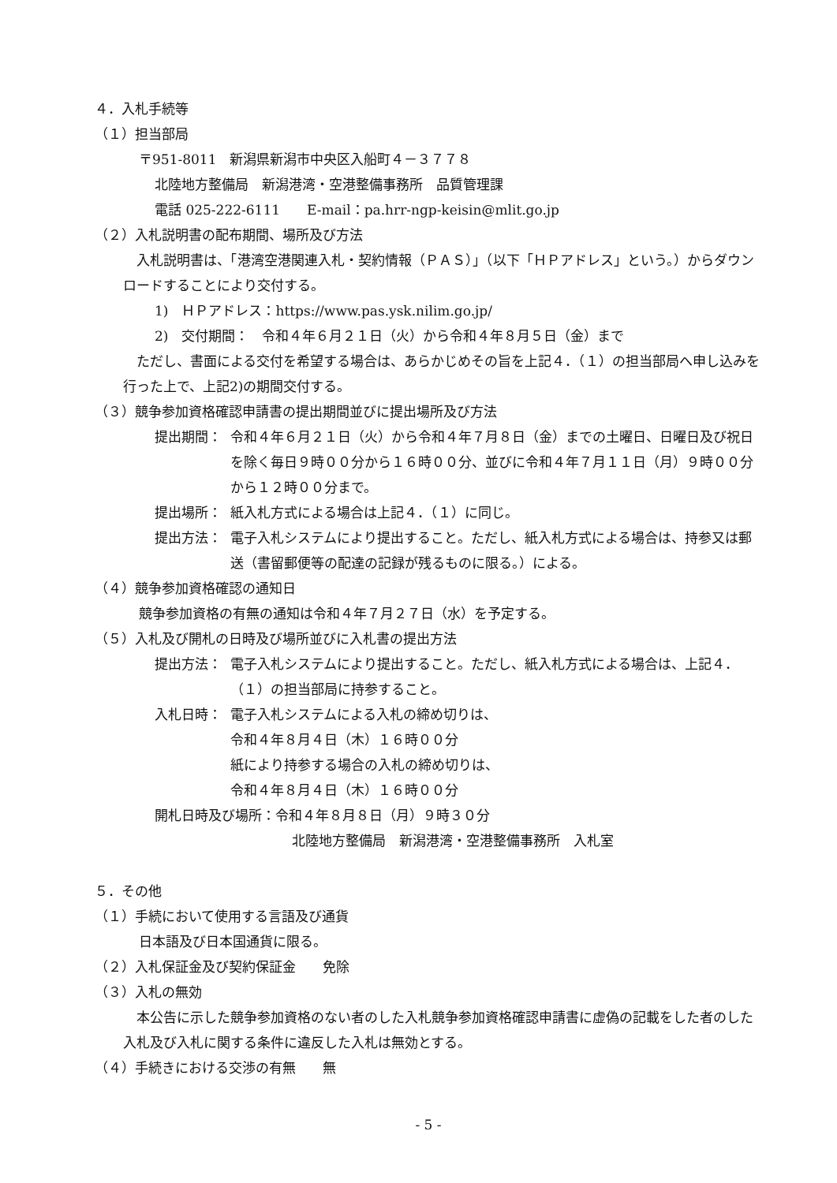４．入札手続等
（１）担当部局
〒951-8011　新潟県新潟市中央区入船町４－３７７８
北陸地方整備局　新潟港湾・空港整備事務所　品質管理課
電話 025-222-6111　　E-mail：pa.hrr-ngp-keisin@mlit.go.jp
（２）入札説明書の配布期間、場所及び方法
　入札説明書は、「港湾空港関連入札・契約情報（ＰＡＳ）」（以下「ＨＰアドレス」という。）からダウンロードすることにより交付する。
1)　ＨＰアドレス：https://www.pas.ysk.nilim.go.jp/
2)　交付期間：　令和４年６月２１日（火）から令和４年８月５日（金）まで
　ただし、書面による交付を希望する場合は、あらかじめその旨を上記４．（１）の担当部局へ申し込みを行った上で、上記2)の期間交付する。
（３）競争参加資格確認申請書の提出期間並びに提出場所及び方法
提出期間： 令和４年６月２１日（火）から令和４年７月８日（金）までの土曜日、日曜日及び祝日を除く毎日９時００分から１６時００分、並びに令和４年７月１１日（月）９時００分から１２時００分まで。
提出場所： 紙入札方式による場合は上記４．（１）に同じ。
提出方法： 電子入札システムにより提出すること。ただし、紙入札方式による場合は、持参又は郵送（書留郵便等の配達の記録が残るものに限る。）による。
（４）競争参加資格確認の通知日
競争参加資格の有無の通知は令和４年７月２７日（水）を予定する。
（５）入札及び開札の日時及び場所並びに入札書の提出方法
提出方法： 電子入札システムにより提出すること。ただし、紙入札方式による場合は、上記４．（１）の担当部局に持参すること。
入札日時： 電子入札システムによる入札の締め切りは、
令和４年８月４日（木）１６時００分
紙により持参する場合の入札の締め切りは、
令和４年８月４日（木）１６時００分
開札日時及び場所：令和４年８月８日（月）９時３０分
北陸地方整備局　新潟港湾・空港整備事務所　入札室
５．その他
（１）手続において使用する言語及び通貨
日本語及び日本国通貨に限る。
（２）入札保証金及び契約保証金　　免除
（３）入札の無効
　本公告に示した競争参加資格のない者のした入札競争参加資格確認申請書に虚偽の記載をした者のした入札及び入札に関する条件に違反した入札は無効とする。
（４）手続きにおける交渉の有無　　無
- 5 -